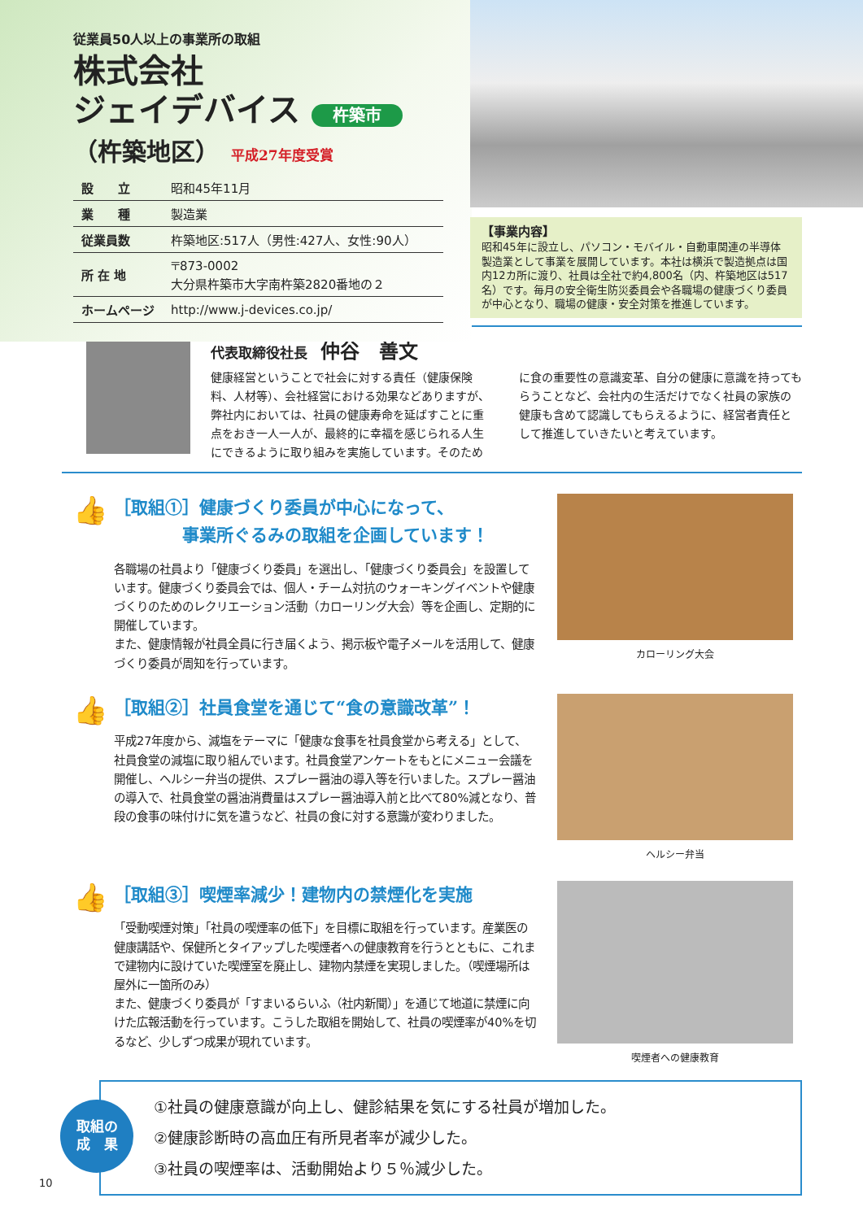従業員50人以上の事業所の取組
株式会社
ジェイデバイス 杵築市
（杵築地区） 平成27年度受賞
| 設 立 | 昭和45年11月 |
| 業 種 | 製造業 |
| 従業員数 | 杵築地区:517人（男性:427人、女性:90人） |
| 所 在 地 | 〒873-0002 大分県杵築市大字南杵築2820番地の２ |
| ホームページ | http://www.j-devices.co.jp/ |
【事業内容】
昭和45年に設立し、パソコン・モバイル・自動車関連の半導体製造業として事業を展開しています。本社は横浜で製造拠点は国内12カ所に渡り、社員は全社で約4,800名（内、杵築地区は517名）です。毎月の安全衛生防災委員会や各職場の健康づくり委員が中心となり、職場の健康・安全対策を推進しています。
代表取締役社長 仲谷　善文
健康経営ということで社会に対する責任（健康保険料、人材等）、会社経営における効果などありますが、弊社内においては、社員の健康寿命を延ばすことに重点をおき一人一人が、最終的に幸福を感じられる人生にできるように取り組みを実施しています。そのために食の重要性の意識変革、自分の健康に意識を持ってもらうことなど、会社内の生活だけでなく社員の家族の健康も含めて認識してもらえるように、経営者責任として推進していきたいと考えています。
👍
［取組①］健康づくり委員が中心になって、
　　　　事業所ぐるみの取組を企画しています！
各職場の社員より「健康づくり委員」を選出し、「健康づくり委員会」を設置しています。健康づくり委員会では、個人・チーム対抗のウォーキングイベントや健康づくりのためのレクリエーション活動（カローリング大会）等を企画し、定期的に開催しています。
また、健康情報が社員全員に行き届くよう、掲示板や電子メールを活用して、健康づくり委員が周知を行っています。
カローリング大会
👍
［取組②］社員食堂を通じて“食の意識改革”！
平成27年度から、減塩をテーマに「健康な食事を社員食堂から考える」として、社員食堂の減塩に取り組んでいます。社員食堂アンケートをもとにメニュー会議を開催し、ヘルシー弁当の提供、スプレー醤油の導入等を行いました。スプレー醤油の導入で、社員食堂の醤油消費量はスプレー醤油導入前と比べて80%減となり、普段の食事の味付けに気を遣うなど、社員の食に対する意識が変わりました。
ヘルシー弁当
👍
［取組③］喫煙率減少！建物内の禁煙化を実施
「受動喫煙対策」「社員の喫煙率の低下」を目標に取組を行っています。産業医の健康講話や、保健所とタイアップした喫煙者への健康教育を行うとともに、これまで建物内に設けていた喫煙室を廃止し、建物内禁煙を実現しました。（喫煙場所は屋外に一箇所のみ）
また、健康づくり委員が「すまいるらいふ（社内新聞）」を通じて地道に禁煙に向けた広報活動を行っています。こうした取組を開始して、社員の喫煙率が40%を切るなど、少しずつ成果が現れています。
喫煙者への健康教育
取組の
成　果
①社員の健康意識が向上し、健診結果を気にする社員が増加した。
②健康診断時の高血圧有所見者率が減少した。
③社員の喫煙率は、活動開始より５％減少した。
10